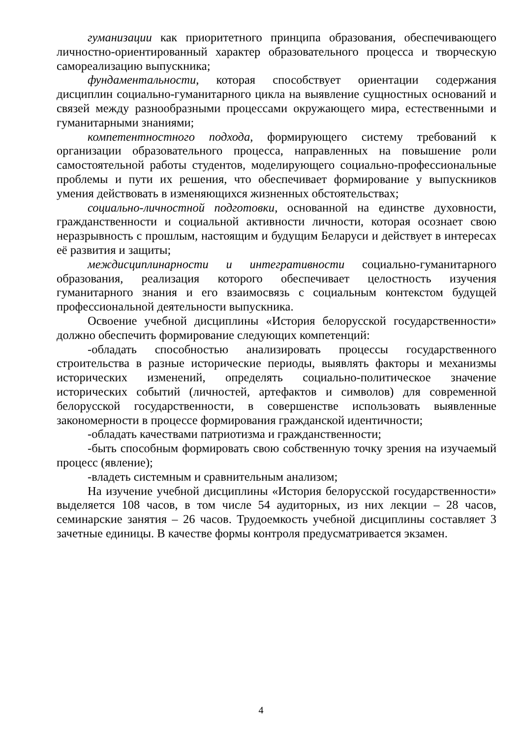гуманизации как приоритетного принципа образования, обеспечивающего личностно-ориентированный характер образовательного процесса и творческую самореализацию выпускника;
фундаментальности, которая способствует ориентации содержания дисциплин социально-гуманитарного цикла на выявление сущностных оснований и связей между разнообразными процессами окружающего мира, естественными и гуманитарными знаниями;
компетентностного подхода, формирующего систему требований к организации образовательного процесса, направленных на повышение роли самостоятельной работы студентов, моделирующего социально-профессиональные проблемы и пути их решения, что обеспечивает формирование у выпускников умения действовать в изменяющихся жизненных обстоятельствах;
социально-личностной подготовки, основанной на единстве духовности, гражданственности и социальной активности личности, которая осознает свою неразрывность с прошлым, настоящим и будущим Беларуси и действует в интересах её развития и защиты;
междисциплинарности и интегративности социально-гуманитарного образования, реализация которого обеспечивает целостность изучения гуманитарного знания и его взаимосвязь с социальным контекстом будущей профессиональной деятельности выпускника.
Освоение учебной дисциплины «История белорусской государственности» должно обеспечить формирование следующих компетенций:
-обладать способностью анализировать процессы государственного строительства в разные исторические периоды, выявлять факторы и механизмы исторических изменений, определять социально-политическое значение исторических событий (личностей, артефактов и символов) для современной белорусской государственности, в совершенстве использовать выявленные закономерности в процессе формирования гражданской идентичности;
-обладать качествами патриотизма и гражданственности;
-быть способным формировать свою собственную точку зрения на изучаемый процесс (явление);
-владеть системным и сравнительным анализом;
На изучение учебной дисциплины «История белорусской государственности» выделяется 108 часов, в том числе 54 аудиторных, из них лекции – 28 часов, семинарские занятия – 26 часов. Трудоемкость учебной дисциплины составляет 3 зачетные единицы. В качестве формы контроля предусматривается экзамен.
4